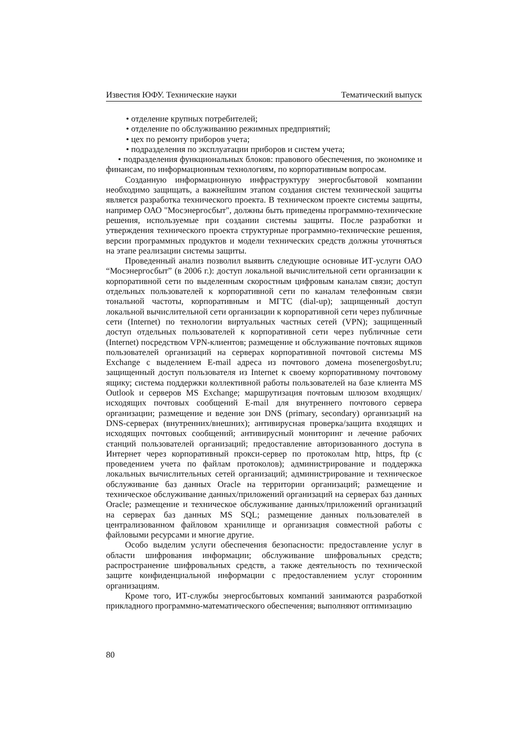Известия ЮФУ. Технические науки Тематический выпуск
• отделение крупных потребителей;
• отделение по обслуживанию режимных предприятий;
• цех по ремонту приборов учета;
• подразделения по эксплуатации приборов и систем учета;
• подразделения функциональных блоков: правового обеспечения, по экономике и финансам, по информационным технологиям, по корпоративным вопросам.
Созданную информационную инфраструктуру энергосбытовой компании необходимо защищать, а важнейшим этапом создания систем технической защиты является разработка технического проекта. В техническом проекте системы защиты, например ОАО "Мосэнергосбыт", должны быть приведены программно-технические решения, используемые при создании системы защиты. После разработки и утверждения технического проекта структурные программно-технические решения, версии программных продуктов и модели технических средств должны уточняться на этапе реализации системы защиты.
Проведенный анализ позволил выявить следующие основные ИТ-услуги ОАО “Мосэнергосбыт” (в 2006 г.): доступ локальной вычислительной сети организации к корпоративной сети по выделенным скоростным цифровым каналам связи; доступ отдельных пользователей к корпоративной сети по каналам телефонным связи тональной частоты, корпоративным и МГТС (dial-up); защищенный доступ локальной вычислительной сети организации к корпоративной сети через публичные сети (Internet) по технологии виртуальных частных сетей (VPN); защищенный доступ отдельных пользователей к корпоративной сети через публичные сети (Internet) посредством VPN-клиентов; размещение и обслуживание почтовых ящиков пользователей организаций на серверах корпоративной почтовой системы MS Exchange с выделением E-mail адреса из почтового домена mosenergosbyt.ru; защищенный доступ пользователя из Internet к своему корпоративному почтовому ящику; система поддержки коллективной работы пользователей на базе клиента MS Outlook и серверов MS Exchange; маршрутизация почтовым шлюзом входящих/исходящих почтовых сообщений E-mail для внутреннего почтового сервера организации; размещение и ведение зон DNS (primary, secondary) организаций на DNS-серверах (внутренних/внешних); антивирусная проверка/защита входящих и исходящих почтовых сообщений; антивирусный мониторинг и лечение рабочих станций пользователей организаций; предоставление авторизованного доступа в Интернет через корпоративный прокси-сервер по протоколам http, https, ftp (с проведением учета по файлам протоколов); администрирование и поддержка локальных вычислительных сетей организаций; администрирование и техническое обслуживание баз данных Oracle на территории организаций; размещение и техническое обслуживание данных/приложений организаций на серверах баз данных Oracle; размещение и техническое обслуживание данных/приложений организаций на серверах баз данных MS SQL; размещение данных пользователей в централизованном файловом хранилище и организация совместной работы с файловыми ресурсами и многие другие.
Особо выделим услуги обеспечения безопасности: предоставление услуг в области шифрования информации; обслуживание шифровальных средств; распространение шифровальных средств, а также деятельность по технической защите конфиденциальной информации с предоставлением услуг сторонним организациям.
Кроме того, ИТ-службы энергосбытовых компаний занимаются разработкой прикладного программно-математического обеспечения; выполняют оптимизацию
80